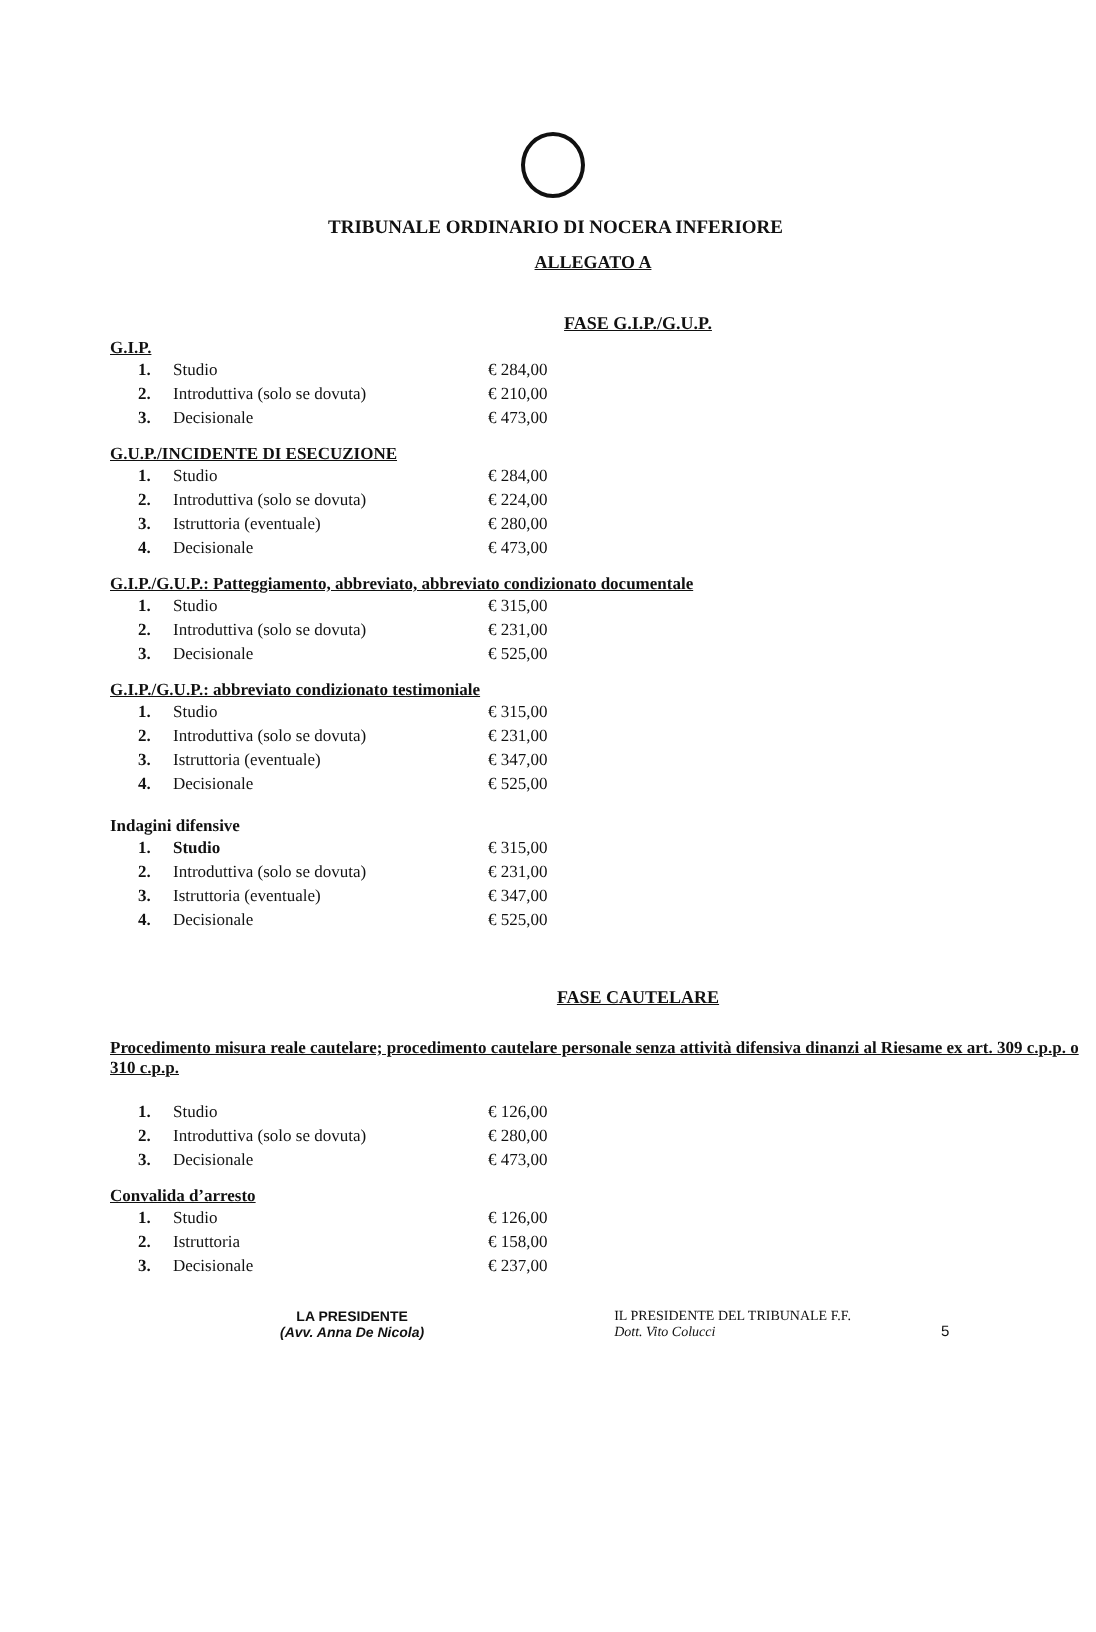TRIBUNALE ORDINARIO DI NOCERA INFERIORE
ALLEGATO A
FASE G.I.P./G.U.P.
G.I.P.
| 1. | Studio | € 284,00 |
| 2. | Introduttiva (solo se dovuta) | € 210,00 |
| 3. | Decisionale | € 473,00 |
G.U.P./INCIDENTE DI ESECUZIONE
| 1. | Studio | € 284,00 |
| 2. | Introduttiva (solo se dovuta) | € 224,00 |
| 3. | Istruttoria (eventuale) | € 280,00 |
| 4. | Decisionale | € 473,00 |
G.I.P./G.U.P.: Patteggiamento, abbreviato, abbreviato condizionato documentale
| 1. | Studio | € 315,00 |
| 2. | Introduttiva (solo se dovuta) | € 231,00 |
| 3. | Decisionale | € 525,00 |
G.I.P./G.U.P.: abbreviato condizionato testimoniale
| 1. | Studio | € 315,00 |
| 2. | Introduttiva (solo se dovuta) | € 231,00 |
| 3. | Istruttoria (eventuale) | € 347,00 |
| 4. | Decisionale | € 525,00 |
Indagini difensive
| 1. | Studio | € 315,00 |
| 2. | Introduttiva (solo se dovuta) | € 231,00 |
| 3. | Istruttoria (eventuale) | € 347,00 |
| 4. | Decisionale | € 525,00 |
FASE CAUTELARE
Procedimento misura reale cautelare; procedimento cautelare personale senza attività difensiva dinanzi al Riesame ex art. 309 c.p.p. o 310 c.p.p.
| 1. | Studio | € 126,00 |
| 2. | Introduttiva (solo se dovuta) | € 280,00 |
| 3. | Decisionale | € 473,00 |
Convalida d’arresto
| 1. | Studio | € 126,00 |
| 2. | Istruttoria | € 158,00 |
| 3. | Decisionale | € 237,00 |
LA PRESIDENTE
(Avv. Anna De Nicola)
IL PRESIDENTE DEL TRIBUNALE F.F.
Dott. Vito Colucci
5